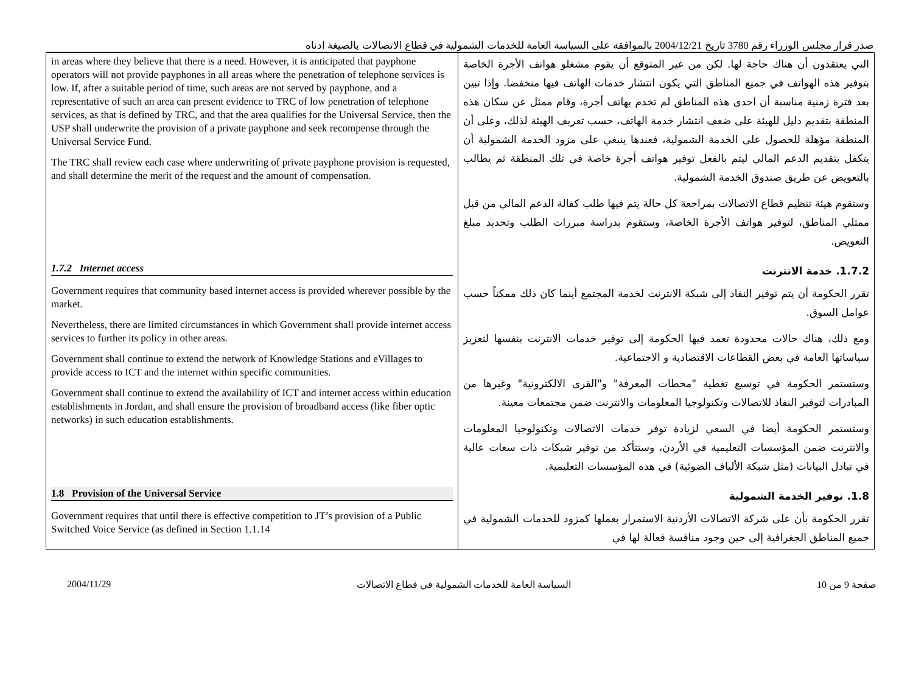صدر قرار مجلس الوزراء رقم 3780 تاريخ 2004/12/21 بالموافقة على السياسة العامة للخدمات الشمولية في قطاع الاتصالات بالصيغة ادناه
| in areas where they believe that there is a need. However, it is anticipated that payphone operators will not provide payphones in all areas where the penetration of telephone services is low. If, after a suitable period of time, such areas are not served by payphone, and a representative of such an area can present evidence to TRC of low penetration of telephone services, as that is defined by TRC, and that the area qualifies for the Universal Service, then the USP shall underwrite the provision of a private payphone and seek recompense through the Universal Service Fund. The TRC shall review each case where underwriting of private payphone provision is requested, and shall determine the merit of the request and the amount of compensation. | التي يعتقدون أن هناك حاجة لها. لكن من غير المتوقع أن يقوم مشغلو هواتف الأجرة الخاصة بتوفير هذه الهواتف في جميع المناطق التي يكون انتشار خدمات الهاتف فيها منخفضا. وإذا تبين بعد فترة زمنية مناسبة أن احدى هذه المناطق لم تخدم بهاتف أجرة، وقام ممثل عن سكان هذه المنطقة بتقديم دليل للهيئة على ضعف انتشار خدمة الهاتف، حسب تعريف الهيئة لذلك، وعلى أن المنطقة مؤهلة للحصول على الخدمة الشمولية، فعندها ينبغي على مزود الخدمة الشمولية أن يتكفل بتقديم الدعم المالي ليتم بالفعل توفير هواتف أجرة خاصة في تلك المنطقة ثم يطالب بالتعويض عن طريق صندوق الخدمة الشمولية. وستقوم هيئة تنظيم قطاع الاتصالات بمراجعة كل حالة يتم فيها طلب كفالة الدعم المالي من قبل ممثلي المناطق، لتوفير هواتف الأجرة الخاصة، وستقوم بدراسة مبررات الطلب وتحديد مبلغ التعويض. |
| 1.7.2 Internet access | 1.7.2. خدمة الانترنت |
| Government requires that community based internet access is provided wherever possible by the market. Nevertheless, there are limited circumstances in which Government shall provide internet access services to further its policy in other areas. Government shall continue to extend the network of Knowledge Stations and eVillages to provide access to ICT and the internet within specific communities. Government shall continue to extend the availability of ICT and internet access within education establishments in Jordan, and shall ensure the provision of broadband access (like fiber optic networks) in such education establishments. | تقرر الحكومة أن يتم توفير النفاذ إلى شبكة الانترنت لخدمة المجتمع أينما كان ذلك ممكناً حسب عوامل السوق. ومع ذلك، هناك حالات محدودة تعمد فيها الحكومة إلى توفير خدمات الانترنت بنفسها لتعزيز سياساتها العامة في بعض القطاعات الاقتصادية و الاجتماعية. وستستمر الحكومة في توسيع تغطية "محطات المعرفة" و"القرى الالكترونية" وغيرها من المبادرات لتوفير النفاذ للاتصالات وتكنولوجيا المعلومات والانترنت ضمن مجتمعات معينة. وستستمر الحكومة أيضا في السعي لزيادة توفر خدمات الاتصالات وتكنولوجيا المعلومات والانترنت ضمن المؤسسات التعليمية في الأردن، وستتأكد من توفير شبكات ذات سعات عالية في تبادل البيانات (مثل شبكة الألياف الضوئية) في هذه المؤسسات التعليمية. |
| 1.8 Provision of the Universal Service | 1.8. توفير الخدمة الشمولية |
| Government requires that until there is effective competition to JT’s provision of a Public Switched Voice Service (as defined in Section 1.1.14 | تقرر الحكومة بأن على شركة الاتصالات الأردنية الاستمرار بعملها كمزود للخدمات الشمولية في جميع المناطق الجغرافية إلى حين وجود منافسة فعالة لها في |
2004/11/29 السياسة العامة للخدمات الشمولية في قطاع الاتصالات صفحة 9 من 10